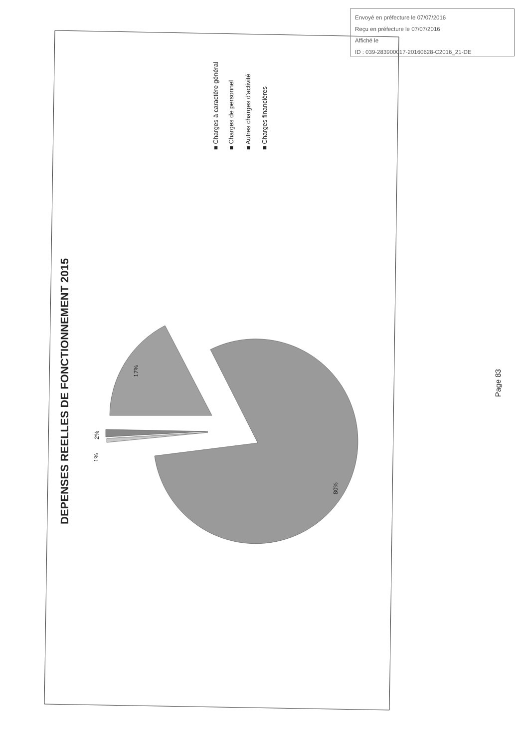DEPENSES REELLES DE FONCTIONNEMENT 2015
2%
1%
17%
80%
■ Charges à caractère général
■ Charges de personnel
■ Autres charges d'activité
■ Charges financières
Page 83
Envoyé en préfecture le 07/07/2016
Reçu en préfecture le 07/07/2016
Affiché le
ID : 039-283900017-20160628-C2016_21-DE